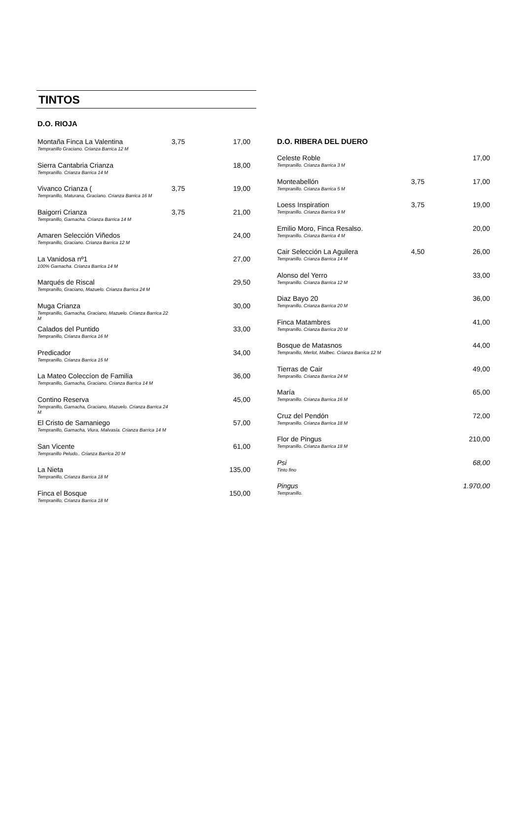TINTOS
D.O. RIOJA
| Montaña Finca La Valentina Tempranillo Graciano. Crianza Barrica 12 M | 3,75 | 17,00 |
| Sierra Cantabria Crianza Tempranillo. Crianza Barrica 14 M | | 18,00 |
| Vivanco Crianza ( Tempranillo, Maturana, Graciano. Crianza Barrica 16 M | 3,75 | 19,00 |
| Baigorri Crianza Tempranillo, Garnacha. Crianza Barrica 14 M | 3,75 | 21,00 |
| Amaren Selección Viñedos Tempranillo, Graciano. Crianza Barrica 12 M | | 24,00 |
| La Vanidosa nº1 100% Garnacha. Crianza Barrica 14 M | | 27,00 |
| Marqués de Riscal Tempranillo, Graciano, Mazuelo. Crianza Barrica 24 M | | 29,50 |
| Muga Crianza Tempranillo, Garnacha, Graciano, Mazuelo. Crianza Barrica 22 M | | 30,00 |
| Calados del Puntido Tempranillo, Crianza Barrica 16 M | | 33,00 |
| Predicador Tempranillo. Crianza Barrica 15 M | | 34,00 |
| La Mateo Coleccíon de Familia Tempranillo, Garnacha, Graciano. Crianza Barrica 14 M | | 36,00 |
| Contino Reserva Tempranillo, Garnacha, Graciano, Mazuelo. Crianza Barrica 24 M | | 45,00 |
| El Cristo de Samaniego Tempranillo, Garnacha, Viura, Malvasía. Crianza Barrica 14 M | | 57,00 |
| San Vicente Tempranillo Peludo.. Crianza Barrica 20 M | | 61,00 |
| La Nieta Tempranillo, Crianza Barrica 18 M | | 135,00 |
| Finca el Bosque Tempranillo, Crianza Barrica 18 M | | 150,00 |
D.O. RIBERA DEL DUERO
| Celeste Roble Tempranillo. Crianza Barrica 3 M | | 17,00 |
| Monteabellón Tempranillo. Crianza Barrica 5 M | 3,75 | 17,00 |
| Loess Inspiration Tempranillo. Crianza Barrica 9 M | 3,75 | 19,00 |
| Emilio Moro, Finca Resalso. Tempranillo. Crianza Barrica 4 M | | 20,00 |
| Cair Selección La Aguilera Tempranillo. Crianza Barrica 14 M | 4,50 | 26,00 |
| Alonso del Yerro Tempranillo. Crianza Barrica 12 M | | 33,00 |
| Diaz Bayo 20 Tempranillo. Crianza Barrica 20 M | | 36,00 |
| Finca Matambres Tempranillo. Crianza Barrica 20 M | | 41,00 |
| Bosque de Matasnos Tempranillo, Merlot, Malbec. Crianza Barrica 12 M | | 44,00 |
| Tierras de Cair Tempranillo. Crianza Barrica 24 M | | 49,00 |
| María Tempranillo. Crianza Barrica 16 M | | 65,00 |
| Cruz del Pendón Tempranillo. Crianza Barrica 18 M | | 72,00 |
| Flor de Pingus Tempranillo. Crianza Barrica 18 M | | 210,00 |
| Psi Tinto fino | | 68,00 |
| Pingus Tempranillo. | | 1.970,00 |